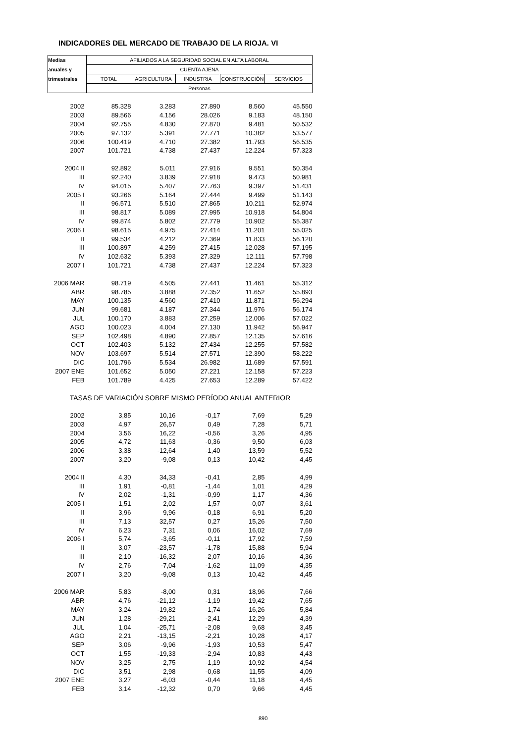INDICADORES DEL MERCADO DE TRABAJO DE LA RIOJA. VI
| Medias | AFILIADOS A LA SEGURIDAD SOCIAL EN ALTA LABORAL | | | | |
| --- | --- | --- | --- | --- | --- |
| anuales y | CUENTA AJENA | | | | |
| trimestrales | TOTAL | AGRICULTURA | INDUSTRIA | CONSTRUCCIÓN | SERVICIOS |
| | Personas | | | | |
| 2002 | 85.328 | 3.283 | 27.890 | 8.560 | 45.550 |
| 2003 | 89.566 | 4.156 | 28.026 | 9.183 | 48.150 |
| 2004 | 92.755 | 4.830 | 27.870 | 9.481 | 50.532 |
| 2005 | 97.132 | 5.391 | 27.771 | 10.382 | 53.577 |
| 2006 | 100.419 | 4.710 | 27.382 | 11.793 | 56.535 |
| 2007 | 101.721 | 4.738 | 27.437 | 12.224 | 57.323 |
| 2004 II | 92.892 | 5.011 | 27.916 | 9.551 | 50.354 |
| III | 92.240 | 3.839 | 27.918 | 9.473 | 50.981 |
| IV | 94.015 | 5.407 | 27.763 | 9.397 | 51.431 |
| 2005 I | 93.266 | 5.164 | 27.444 | 9.499 | 51.143 |
| II | 96.571 | 5.510 | 27.865 | 10.211 | 52.974 |
| III | 98.817 | 5.089 | 27.995 | 10.918 | 54.804 |
| IV | 99.874 | 5.802 | 27.779 | 10.902 | 55.387 |
| 2006 I | 98.615 | 4.975 | 27.414 | 11.201 | 55.025 |
| II | 99.534 | 4.212 | 27.369 | 11.833 | 56.120 |
| III | 100.897 | 4.259 | 27.415 | 12.028 | 57.195 |
| IV | 102.632 | 5.393 | 27.329 | 12.111 | 57.798 |
| 2007 I | 101.721 | 4.738 | 27.437 | 12.224 | 57.323 |
| 2006 MAR | 98.719 | 4.505 | 27.441 | 11.461 | 55.312 |
| ABR | 98.785 | 3.888 | 27.352 | 11.652 | 55.893 |
| MAY | 100.135 | 4.560 | 27.410 | 11.871 | 56.294 |
| JUN | 99.681 | 4.187 | 27.344 | 11.976 | 56.174 |
| JUL | 100.170 | 3.883 | 27.259 | 12.006 | 57.022 |
| AGO | 100.023 | 4.004 | 27.130 | 11.942 | 56.947 |
| SEP | 102.498 | 4.890 | 27.857 | 12.135 | 57.616 |
| OCT | 102.403 | 5.132 | 27.434 | 12.255 | 57.582 |
| NOV | 103.697 | 5.514 | 27.571 | 12.390 | 58.222 |
| DIC | 101.796 | 5.534 | 26.982 | 11.689 | 57.591 |
| 2007 ENE | 101.652 | 5.050 | 27.221 | 12.158 | 57.223 |
| FEB | 101.789 | 4.425 | 27.653 | 12.289 | 57.422 |
| TASAS DE VARIACIÓN SOBRE MISMO PERÍODO ANUAL ANTERIOR | | | | | |
| 2002 | 3,85 | 10,16 | -0,17 | 7,69 | 5,29 |
| 2003 | 4,97 | 26,57 | 0,49 | 7,28 | 5,71 |
| 2004 | 3,56 | 16,22 | -0,56 | 3,26 | 4,95 |
| 2005 | 4,72 | 11,63 | -0,36 | 9,50 | 6,03 |
| 2006 | 3,38 | -12,64 | -1,40 | 13,59 | 5,52 |
| 2007 | 3,20 | -9,08 | 0,13 | 10,42 | 4,45 |
| 2004 II | 4,30 | 34,33 | -0,41 | 2,85 | 4,99 |
| III | 1,91 | -0,81 | -1,44 | 1,01 | 4,29 |
| IV | 2,02 | -1,31 | -0,99 | 1,17 | 4,36 |
| 2005 I | 1,51 | 2,02 | -1,57 | -0,07 | 3,61 |
| II | 3,96 | 9,96 | -0,18 | 6,91 | 5,20 |
| III | 7,13 | 32,57 | 0,27 | 15,26 | 7,50 |
| IV | 6,23 | 7,31 | 0,06 | 16,02 | 7,69 |
| 2006 I | 5,74 | -3,65 | -0,11 | 17,92 | 7,59 |
| II | 3,07 | -23,57 | -1,78 | 15,88 | 5,94 |
| III | 2,10 | -16,32 | -2,07 | 10,16 | 4,36 |
| IV | 2,76 | -7,04 | -1,62 | 11,09 | 4,35 |
| 2007 I | 3,20 | -9,08 | 0,13 | 10,42 | 4,45 |
| 2006 MAR | 5,83 | -8,00 | 0,31 | 18,96 | 7,66 |
| ABR | 4,76 | -21,12 | -1,19 | 19,42 | 7,65 |
| MAY | 3,24 | -19,82 | -1,74 | 16,26 | 5,84 |
| JUN | 1,28 | -29,21 | -2,41 | 12,29 | 4,39 |
| JUL | 1,04 | -25,71 | -2,08 | 9,68 | 3,45 |
| AGO | 2,21 | -13,15 | -2,21 | 10,28 | 4,17 |
| SEP | 3,06 | -9,96 | -1,93 | 10,53 | 5,47 |
| OCT | 1,55 | -19,33 | -2,94 | 10,83 | 4,43 |
| NOV | 3,25 | -2,75 | -1,19 | 10,92 | 4,54 |
| DIC | 3,51 | 2,98 | -0,68 | 11,55 | 4,09 |
| 2007 ENE | 3,27 | -6,03 | -0,44 | 11,18 | 4,45 |
| FEB | 3,14 | -12,32 | 0,70 | 9,66 | 4,45 |
890